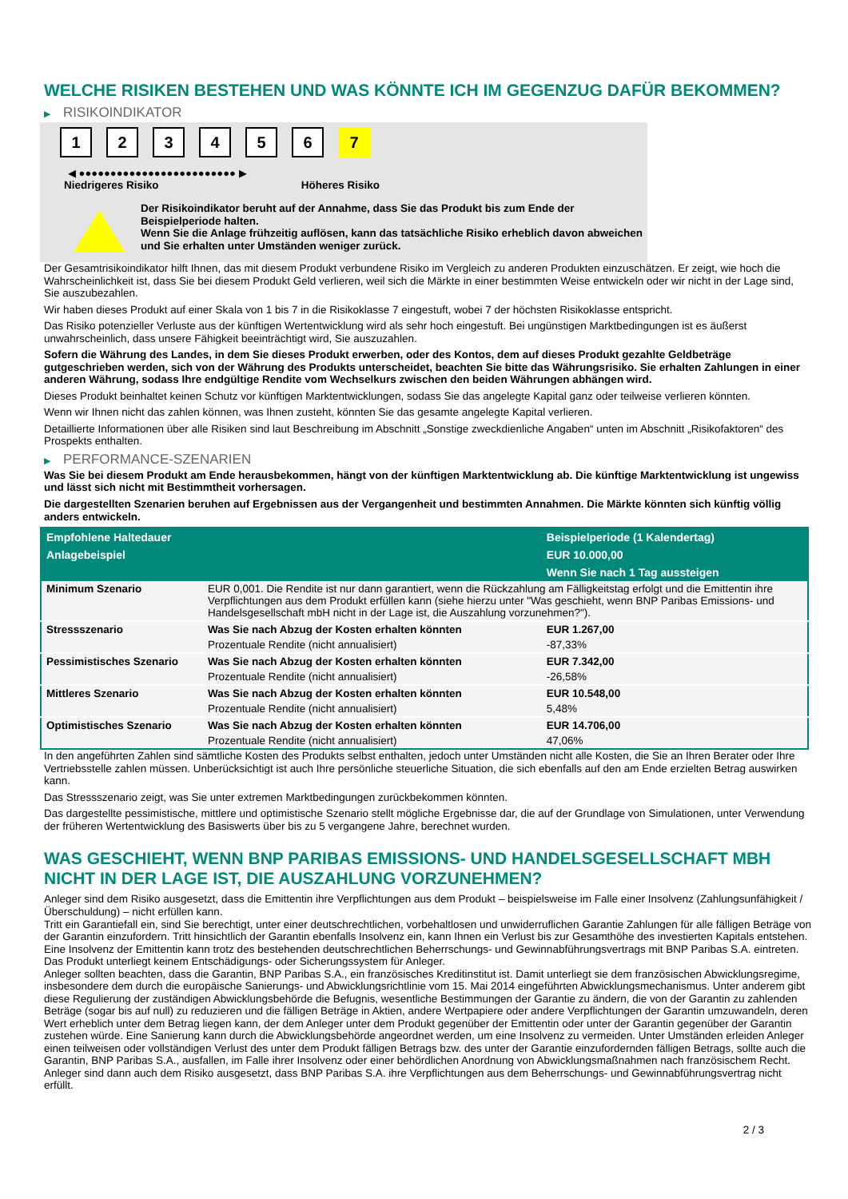WELCHE RISIKEN BESTEHEN UND WAS KÖNNTE ICH IM GEGENZUG DAFÜR BEKOMMEN?
▶ RISIKOINDIKATOR
1 2 3 4 5 6 7
◀ ●●●●●●●●●●●●●●●●●●●●●●●●● ▶
Niedrigeres Risiko Höheres Risiko
Der Risikoindikator beruht auf der Annahme, dass Sie das Produkt bis zum Ende der Beispielperiode halten.
Wenn Sie die Anlage frühzeitig auflösen, kann das tatsächliche Risiko erheblich davon abweichen und Sie erhalten unter Umständen weniger zurück.
Der Gesamtrisikoindikator hilft Ihnen, das mit diesem Produkt verbundene Risiko im Vergleich zu anderen Produkten einzuschätzen. Er zeigt, wie hoch die Wahrscheinlichkeit ist, dass Sie bei diesem Produkt Geld verlieren, weil sich die Märkte in einer bestimmten Weise entwickeln oder wir nicht in der Lage sind, Sie auszubezahlen.
Wir haben dieses Produkt auf einer Skala von 1 bis 7 in die Risikoklasse 7 eingestuft, wobei 7 der höchsten Risikoklasse entspricht.
Das Risiko potenzieller Verluste aus der künftigen Wertentwicklung wird als sehr hoch eingestuft. Bei ungünstigen Marktbedingungen ist es äußerst unwahrscheinlich, dass unsere Fähigkeit beeinträchtigt wird, Sie auszuzahlen.
Sofern die Währung des Landes, in dem Sie dieses Produkt erwerben, oder des Kontos, dem auf dieses Produkt gezahlte Geldbeträge gutgeschrieben werden, sich von der Währung des Produkts unterscheidet, beachten Sie bitte das Währungsrisiko. Sie erhalten Zahlungen in einer anderen Währung, sodass Ihre endgültige Rendite vom Wechselkurs zwischen den beiden Währungen abhängen wird.
Dieses Produkt beinhaltet keinen Schutz vor künftigen Marktentwicklungen, sodass Sie das angelegte Kapital ganz oder teilweise verlieren könnten.
Wenn wir Ihnen nicht das zahlen können, was Ihnen zusteht, könnten Sie das gesamte angelegte Kapital verlieren.
Detaillierte Informationen über alle Risiken sind laut Beschreibung im Abschnitt „Sonstige zweckdienliche Angaben“ unten im Abschnitt „Risikofaktoren“ des Prospekts enthalten.
▶ PERFORMANCE-SZENARIEN
Was Sie bei diesem Produkt am Ende herausbekommen, hängt von der künftigen Marktentwicklung ab. Die künftige Marktentwicklung ist ungewiss und lässt sich nicht mit Bestimmtheit vorhersagen.
Die dargestellten Szenarien beruhen auf Ergebnissen aus der Vergangenheit und bestimmten Annahmen. Die Märkte könnten sich künftig völlig anders entwickeln.
| Empfohlene Haltedauer | | Beispielperiode (1 Kalendertag) |
| --- | --- | --- |
| Anlagebeispiel | | EUR 10.000,00 |
| | | Wenn Sie nach 1 Tag aussteigen |
| Minimum Szenario | EUR 0,001. Die Rendite ist nur dann garantiert, wenn die Rückzahlung am Fälligkeitstag erfolgt und die Emittentin ihre Verpflichtungen aus dem Produkt erfüllen kann (siehe hierzu unter "Was geschieht, wenn BNP Paribas Emissions- und Handelsgesellschaft mbH nicht in der Lage ist, die Auszahlung vorzunehmen?"). | |
| Stressszenario | Was Sie nach Abzug der Kosten erhalten könnten | EUR 1.267,00 |
| | Prozentuale Rendite (nicht annualisiert) | -87,33% |
| Pessimistisches Szenario | Was Sie nach Abzug der Kosten erhalten könnten | EUR 7.342,00 |
| | Prozentuale Rendite (nicht annualisiert) | -26,58% |
| Mittleres Szenario | Was Sie nach Abzug der Kosten erhalten könnten | EUR 10.548,00 |
| | Prozentuale Rendite (nicht annualisiert) | 5,48% |
| Optimistisches Szenario | Was Sie nach Abzug der Kosten erhalten könnten | EUR 14.706,00 |
| | Prozentuale Rendite (nicht annualisiert) | 47,06% |
In den angeführten Zahlen sind sämtliche Kosten des Produkts selbst enthalten, jedoch unter Umständen nicht alle Kosten, die Sie an Ihren Berater oder Ihre Vertriebsstelle zahlen müssen. Unberücksichtigt ist auch Ihre persönliche steuerliche Situation, die sich ebenfalls auf den am Ende erzielten Betrag auswirken kann.
Das Stressszenario zeigt, was Sie unter extremen Marktbedingungen zurückbekommen könnten.
Das dargestellte pessimistische, mittlere und optimistische Szenario stellt mögliche Ergebnisse dar, die auf der Grundlage von Simulationen, unter Verwendung der früheren Wertentwicklung des Basiswerts über bis zu 5 vergangene Jahre, berechnet wurden.
WAS GESCHIEHT, WENN BNP PARIBAS EMISSIONS- UND HANDELSGESELLSCHAFT MBH NICHT IN DER LAGE IST, DIE AUSZAHLUNG VORZUNEHMEN?
Anleger sind dem Risiko ausgesetzt, dass die Emittentin ihre Verpflichtungen aus dem Produkt – beispielsweise im Falle einer Insolvenz (Zahlungsunfähigkeit / Überschuldung) – nicht erfüllen kann.
Tritt ein Garantiefall ein, sind Sie berechtigt, unter einer deutschrechtlichen, vorbehaltlosen und unwiderruflichen Garantie Zahlungen für alle fälligen Beträge von der Garantin einzufordern. Tritt hinsichtlich der Garantin ebenfalls Insolvenz ein, kann Ihnen ein Verlust bis zur Gesamthöhe des investierten Kapitals entstehen. Eine Insolvenz der Emittentin kann trotz des bestehenden deutschrechtlichen Beherrschungs- und Gewinnabführungsvertrags mit BNP Paribas S.A. eintreten.
Das Produkt unterliegt keinem Entschädigungs- oder Sicherungssystem für Anleger.
Anleger sollten beachten, dass die Garantin, BNP Paribas S.A., ein französisches Kreditinstitut ist. Damit unterliegt sie dem französischen Abwicklungsregime, insbesondere dem durch die europäische Sanierungs- und Abwicklungsrichtlinie vom 15. Mai 2014 eingeführten Abwicklungsmechanismus. Unter anderem gibt diese Regulierung der zuständigen Abwicklungsbehörde die Befugnis, wesentliche Bestimmungen der Garantie zu ändern, die von der Garantin zu zahlenden Beträge (sogar bis auf null) zu reduzieren und die fälligen Beträge in Aktien, andere Wertpapiere oder andere Verpflichtungen der Garantin umzuwandeln, deren Wert erheblich unter dem Betrag liegen kann, der dem Anleger unter dem Produkt gegenüber der Emittentin oder unter der Garantin gegenüber der Garantin zustehen würde. Eine Sanierung kann durch die Abwicklungsbehörde angeordnet werden, um eine Insolvenz zu vermeiden. Unter Umständen erleiden Anleger einen teilweisen oder vollständigen Verlust des unter dem Produkt fälligen Betrags bzw. des unter der Garantie einzufordernden fälligen Betrags, sollte auch die Garantin, BNP Paribas S.A., ausfallen, im Falle ihrer Insolvenz oder einer behördlichen Anordnung von Abwicklungsmaßnahmen nach französischem Recht. Anleger sind dann auch dem Risiko ausgesetzt, dass BNP Paribas S.A. ihre Verpflichtungen aus dem Beherrschungs- und Gewinnabführungsvertrag nicht erfüllt.
2 / 3